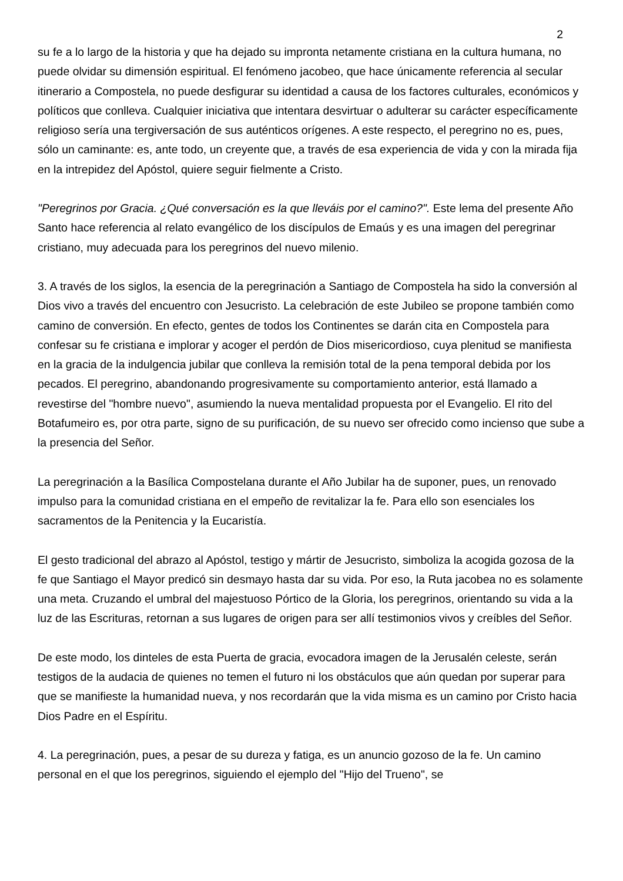2
su fe a lo largo de la historia y que ha dejado su impronta netamente cristiana en la cultura humana, no puede olvidar su dimensión espiritual. El fenómeno jacobeo, que hace únicamente referencia al secular itinerario a Compostela, no puede desfigurar su identidad a causa de los factores culturales, económicos y políticos que conlleva. Cualquier iniciativa que intentara desvirtuar o adulterar su carácter específicamente religioso sería una tergiversación de sus auténticos orígenes. A este respecto, el peregrino no es, pues, sólo un caminante: es, ante todo, un creyente que, a través de esa experiencia de vida y con la mirada fija en la intrepidez del Apóstol, quiere seguir fielmente a Cristo.
"Peregrinos por Gracia. ¿Qué conversación es la que lleváis por el camino?". Este lema del presente Año Santo hace referencia al relato evangélico de los discípulos de Emaús y es una imagen del peregrinar cristiano, muy adecuada para los peregrinos del nuevo milenio.
3. A través de los siglos, la esencia de la peregrinación a Santiago de Compostela ha sido la conversión al Dios vivo a través del encuentro con Jesucristo. La celebración de este Jubileo se propone también como camino de conversión. En efecto, gentes de todos los Continentes se darán cita en Compostela para confesar su fe cristiana e implorar y acoger el perdón de Dios misericordioso, cuya plenitud se manifiesta en la gracia de la indulgencia jubilar que conlleva la remisión total de la pena temporal debida por los pecados. El peregrino, abandonando progresivamente su comportamiento anterior, está llamado a revestirse del "hombre nuevo", asumiendo la nueva mentalidad propuesta por el Evangelio. El rito del Botafumeiro es, por otra parte, signo de su purificación, de su nuevo ser ofrecido como incienso que sube a la presencia del Señor.
La peregrinación a la Basílica Compostelana durante el Año Jubilar ha de suponer, pues, un renovado impulso para la comunidad cristiana en el empeño de revitalizar la fe. Para ello son esenciales los sacramentos de la Penitencia y la Eucaristía.
El gesto tradicional del abrazo al Apóstol, testigo y mártir de Jesucristo, simboliza la acogida gozosa de la fe que Santiago el Mayor predicó sin desmayo hasta dar su vida. Por eso, la Ruta jacobea no es solamente una meta. Cruzando el umbral del majestuoso Pórtico de la Gloria, los peregrinos, orientando su vida a la luz de las Escrituras, retornan a sus lugares de origen para ser allí testimonios vivos y creíbles del Señor.
De este modo, los dinteles de esta Puerta de gracia, evocadora imagen de la Jerusalén celeste, serán testigos de la audacia de quienes no temen el futuro ni los obstáculos que aún quedan por superar para que se manifieste la humanidad nueva, y nos recordarán que la vida misma es un camino por Cristo hacia Dios Padre en el Espíritu.
4. La peregrinación, pues, a pesar de su dureza y fatiga, es un anuncio gozoso de la fe. Un camino personal en el que los peregrinos, siguiendo el ejemplo del "Hijo del Trueno", se